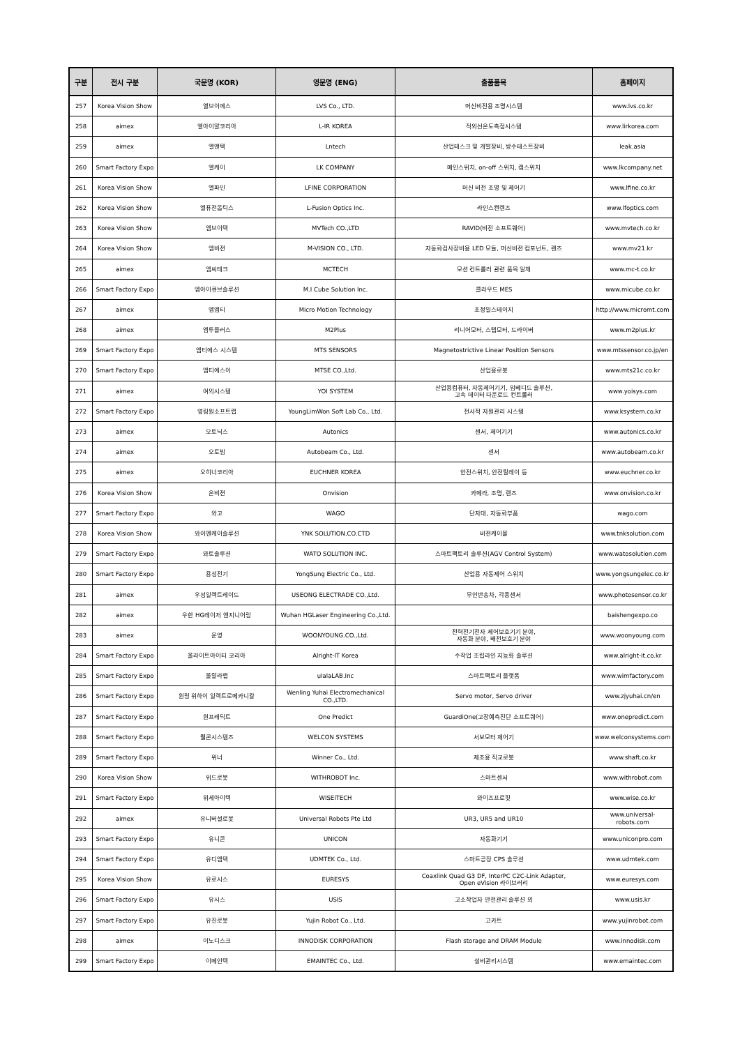| 구분 | 전시 구분 | 국문명 (KOR) | 영문명 (ENG) | 출품품목 | 홈페이지 |
| --- | --- | --- | --- | --- | --- |
| 257 | Korea Vision Show | 엘브이에스 | LVS Co., LTD. | 머신비전용 조명시스템 | www.lvs.co.kr |
| 258 | aimex | 엘아이알코리아 | L-IR KOREA | 적외선온도측정시스템 | www.lirkorea.com |
| 259 | aimex | 엘앤텍 | Lntech | 산업테스크 및 개발장비, 방수테스트장비 | leak.asia |
| 260 | Smart Factory Expo | 엘케이 | LK COMPANY | 메인스위치, on-off 스위치, 캠스위치 | www.lkcompany.net |
| 261 | Korea Vision Show | 엘파인 | LFINE CORPORATION | 머신 비전 조명 및 제어기 | www.lfine.co.kr |
| 262 | Korea Vision Show | 엘퓨전옵틱스 | L-Fusion Optics Inc. | 라인스캔렌즈 | www.lfoptics.com |
| 263 | Korea Vision Show | 엠브이텍 | MVTech CO.,LTD | RAVID(비전 소프트웨어) | www.mvtech.co.kr |
| 264 | Korea Vision Show | 엠비젼 | M-VISION CO., LTD. | 자동화검사장비용 LED 모듈, 머신비젼 컴포넌트, 렌즈 | www.mv21.kr |
| 265 | aimex | 엠씨테크 | MCTECH | 모션 컨트롤러 관련 품목 일체 | www.mc-t.co.kr |
| 266 | Smart Factory Expo | 엠아이큐브솔루션 | M.I Cube Solution Inc. | 클라우드 MES | www.micube.co.kr |
| 267 | aimex | 엠엠티 | Micro Motion Technology | 초정밀스테이지 | http://www.micromt.com |
| 268 | aimex | 엠투플러스 | M2Plus | 리니어모터, 스텝모터, 드라이버 | www.m2plus.kr |
| 269 | Smart Factory Expo | 엠티에스 시스템 | MTS SENSORS | Magnetostrictive Linear Position Sensors | www.mtssensor.co.jp/en |
| 270 | Smart Factory Expo | 엠티에스이 | MTSE CO.,Ltd. | 산업용로봇 | www.mts21c.co.kr |
| 271 | aimex | 여의시스템 | YOI SYSTEM | 산업용컴퓨터, 자동제어기기, 임베디드 솔루션, 고속 데이터 다운로드 컨트롤러 | www.yoisys.com |
| 272 | Smart Factory Expo | 영림원소프트랩 | YoungLimWon Soft Lab Co., Ltd. | 전사적 자원관리 시스템 | www.ksystem.co.kr |
| 273 | aimex | 오토닉스 | Autonics | 센서, 제어기기 | www.autonics.co.kr |
| 274 | aimex | 오토빔 | Autobeam Co., Ltd. | 센서 | www.autobeam.co.kr |
| 275 | aimex | 오히너코리아 | EUCHNER KOREA | 안전스위치, 안전릴레이 등 | www.euchner.co.kr |
| 276 | Korea Vision Show | 온비젼 | Onvision | 카메라, 조명, 렌즈 | www.onvision.co.kr |
| 277 | Smart Factory Expo | 와고 | WAGO | 단자대, 자동화부품 | wago.com |
| 278 | Korea Vision Show | 와이엔케이솔루션 | YNK SOLUTION.CO.CTD | 비젼케이블 | www.tnksolution.com |
| 279 | Smart Factory Expo | 와토솔루션 | WATO SOLUTION INC. | 스마트팩토리 솔루션(AGV Control System) | www.watosolution.com |
| 280 | Smart Factory Expo | 용성전기 | YongSung Electric Co., Ltd. | 산업용 자동제어 스위치 | www.yongsungelec.co.kr |
| 281 | aimex | 우성일렉트레이드 | USEONG ELECTRADE CO.,Ltd. | 무인반송차, 각종센서 | www.photosensor.co.kr |
| 282 | aimex | 우한 HG레이저 엔지니어링 | Wuhan HGLaser Engineering Co.,Ltd. | | baishengexpo.co |
| 283 | aimex | 운영 | WOONYOUNG.CO.,Ltd. | 전력전기전자 제어보호기기 분야, 자동화 분야, 배전보호기 분야 | www.woonyoung.com |
| 284 | Smart Factory Expo | 울라이트아이티 코리아 | Alright-IT Korea | 수작업 조립라인 지능화 솔루션 | www.alright-it.co.kr |
| 285 | Smart Factory Expo | 울랄라랩 | ulalaLAB.Inc | 스마트팩토리 플랫폼 | www.wimfactory.com |
| 286 | Smart Factory Expo | 원링 위하이 일렉트로메카니칼 | Wenling Yuhai Electromechanical CO.,LTD. | Servo motor, Servo driver | www.zjyuhai.cn/en |
| 287 | Smart Factory Expo | 원프레딕트 | One Predict | GuardiOne(고장예측진단 소프트웨어) | www.onepredict.com |
| 288 | Smart Factory Expo | 웰콘시스템즈 | WELCON SYSTEMS | 서보모터 제어기 | www.welconsystems.com |
| 289 | Smart Factory Expo | 위너 | Winner Co., Ltd. | 제조용 직교로봇 | www.shaft.co.kr |
| 290 | Korea Vision Show | 위드로봇 | WITHROBOT Inc. | 스마트센서 | www.withrobot.com |
| 291 | Smart Factory Expo | 위세아이텍 | WISEiTECH | 와이즈프로핏 | www.wise.co.kr |
| 292 | aimex | 유니버셜로봇 | Universal Robots Pte Ltd | UR3, UR5 and UR10 | www.universal-robots.com |
| 293 | Smart Factory Expo | 유니콘 | UNICON | 자동화기기 | www.uniconpro.com |
| 294 | Smart Factory Expo | 유디엠텍 | UDMTEK Co., Ltd. | 스마트공장 CPS 솔루션 | www.udmtek.com |
| 295 | Korea Vision Show | 유로시스 | EURESYS | Coaxlink Quad G3 DF, InterPC C2C-Link Adapter, Open eVision 라이브러리 | www.euresys.com |
| 296 | Smart Factory Expo | 유시스 | USIS | 고소작업자 안전관리 솔루션 외 | www.usis.kr |
| 297 | Smart Factory Expo | 유진로봇 | Yujin Robot Co., Ltd. | 고카트 | www.yujinrobot.com |
| 298 | aimex | 이노디스크 | INNODISK CORPORATION | Flash storage and DRAM Module | www.innodisk.com |
| 299 | Smart Factory Expo | 이메인텍 | EMAINTEC Co., Ltd. | 설비관리시스템 | www.emaintec.com |